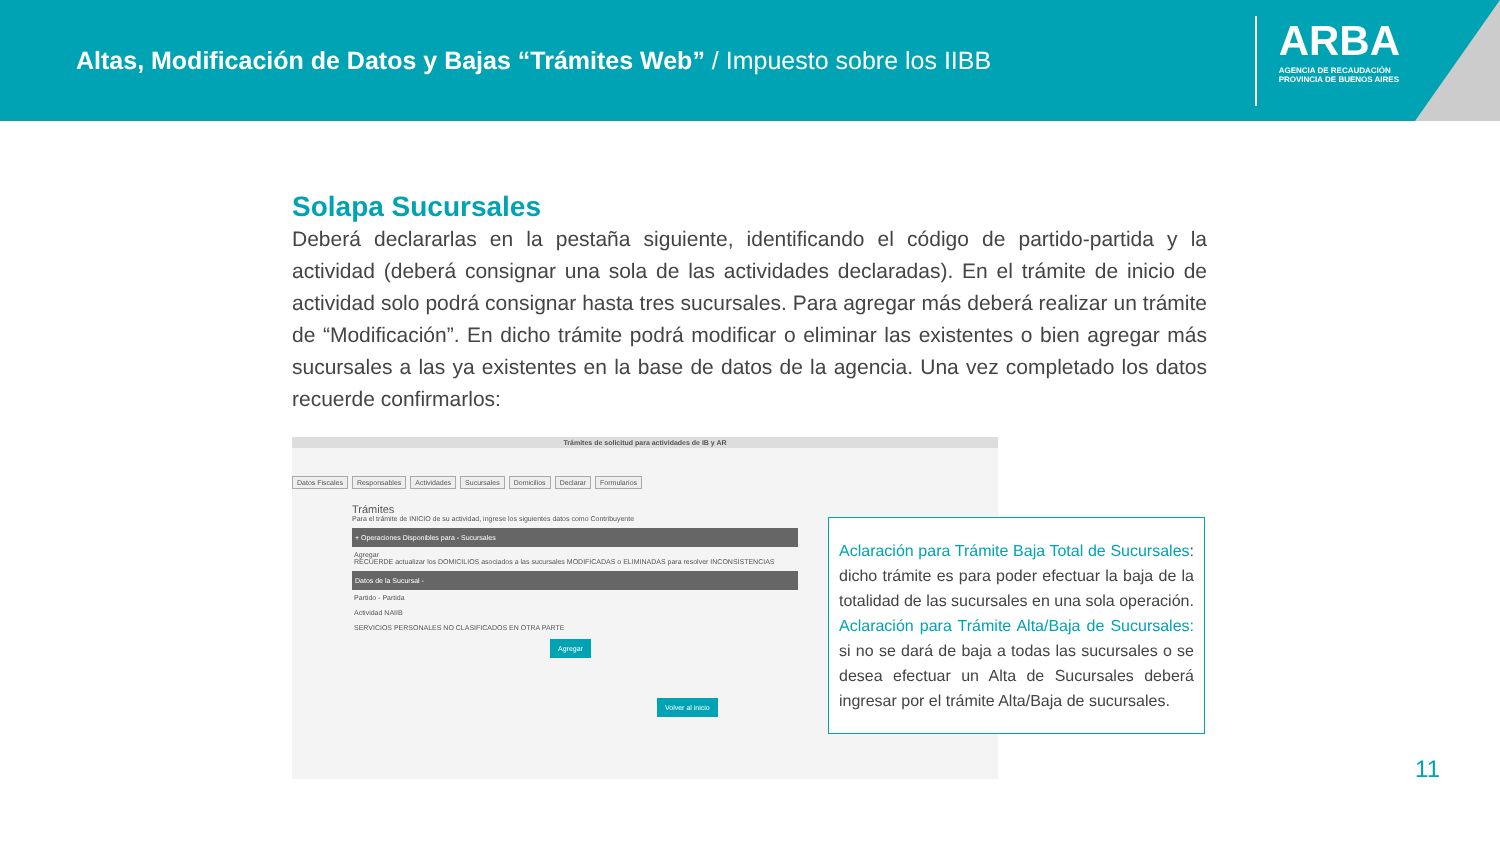Altas, Modificación de Datos y Bajas “Trámites Web” / Impuesto sobre los IIBB
ARBA
AGENCIA DE RECAUDACIÓN
PROVINCIA DE BUENOS AIRES
Solapa Sucursales
Deberá declararlas en la pestaña siguiente, identificando el código de partido-partida y la actividad (deberá consignar una sola de las actividades declaradas). En el trámite de inicio de actividad solo podrá consignar hasta tres sucursales. Para agregar más deberá realizar un trámite de “Modificación”. En dicho trámite podrá modificar o eliminar las existentes o bien agregar más sucursales a las ya existentes en la base de datos de la agencia. Una vez completado los datos recuerde confirmarlos:
Trámites de solicitud para actividades de IB y AR
Datos Fiscales Responsables Actividades Sucursales Domicilios Declarar Formularios
Trámites
Para el trámite de INICIO de su actividad, ingrese los siguientes datos como Contribuyente
+ Operaciones Disponibles para - Sucursales
Agregar
RECUERDE actualizar los DOMICILIOS asociados a las sucursales MODIFICADAS o ELIMINADAS para resolver INCONSISTENCIAS
Datos de la Sucursal -
Partido - Partida
Actividad NAIIB
SERVICIOS PERSONALES NO CLASIFICADOS EN OTRA PARTE
Agregar
Volver al inicio
Aclaración para Trámite Baja Total de Sucursales: dicho trámite es para poder efectuar la baja de la totalidad de las sucursales en una sola operación.
Aclaración para Trámite Alta/Baja de Sucursales: si no se dará de baja a todas las sucursales o se desea efectuar un Alta de Sucursales deberá ingresar por el trámite Alta/Baja de sucursales.
11